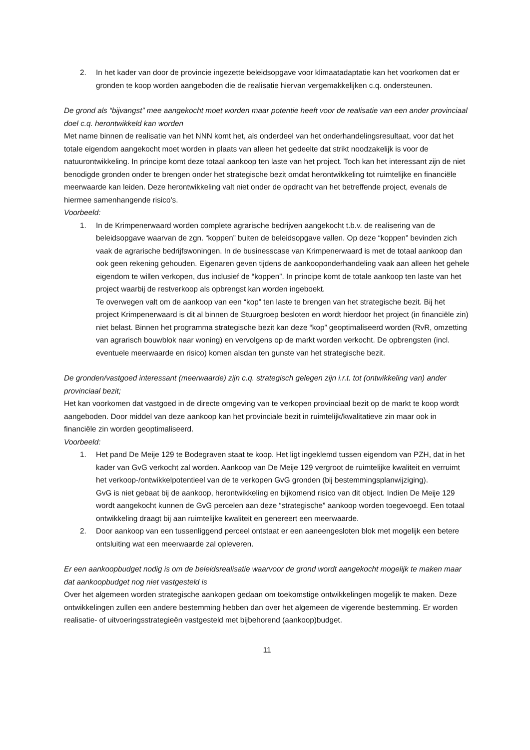2. In het kader van door de provincie ingezette beleidsopgave voor klimaatadaptatie kan het voorkomen dat er gronden te koop worden aangeboden die de realisatie hiervan vergemakkelijken c.q. ondersteunen.
De grond als “bijvangst” mee aangekocht moet worden maar potentie heeft voor de realisatie van een ander provinciaal doel c.q. herontwikkeld kan worden
Met name binnen de realisatie van het NNN komt het, als onderdeel van het onderhandelingsresultaat, voor dat het totale eigendom aangekocht moet worden in plaats van alleen het gedeelte dat strikt noodzakelijk is voor de natuurontwikkeling. In principe komt deze totaal aankoop ten laste van het project. Toch kan het interessant zijn de niet benodigde gronden onder te brengen onder het strategische bezit omdat herontwikkeling tot ruimtelijke en financiële meerwaarde kan leiden. Deze herontwikkeling valt niet onder de opdracht van het betreffende project, evenals de hiermee samenhangende risico’s.
Voorbeeld:
1. In de Krimpenerwaard worden complete agrarische bedrijven aangekocht t.b.v. de realisering van de beleidsopgave waarvan de zgn. “koppen” buiten de beleidsopgave vallen. Op deze “koppen” bevinden zich vaak de agrarische bedrijfswoningen. In de businesscase van Krimpenerwaard is met de totaal aankoop dan ook geen rekening gehouden. Eigenaren geven tijdens de aankooponderhandeling vaak aan alleen het gehele eigendom te willen verkopen, dus inclusief de “koppen”. In principe komt de totale aankoop ten laste van het project waarbij de restverkoop als opbrengst kan worden ingeboekt.
Te overwegen valt om de aankoop van een “kop” ten laste te brengen van het strategische bezit. Bij het project Krimpenerwaard is dit al binnen de Stuurgroep besloten en wordt hierdoor het project (in financiële zin) niet belast. Binnen het programma strategische bezit kan deze “kop” geoptimaliseerd worden (RvR, omzetting van agrarisch bouwblok naar woning) en vervolgens op de markt worden verkocht. De opbrengsten (incl. eventuele meerwaarde en risico) komen alsdan ten gunste van het strategische bezit.
De gronden/vastgoed interessant (meerwaarde) zijn c.q. strategisch gelegen zijn i.r.t. tot (ontwikkeling van) ander provinciaal bezit;
Het kan voorkomen dat vastgoed in de directe omgeving van te verkopen provinciaal bezit op de markt te koop wordt aangeboden. Door middel van deze aankoop kan het provinciale bezit in ruimtelijk/kwalitatieve zin maar ook in financiële zin worden geoptimaliseerd.
Voorbeeld:
1. Het pand De Meije 129 te Bodegraven staat te koop. Het ligt ingeklemd tussen eigendom van PZH, dat in het kader van GvG verkocht zal worden. Aankoop van De Meije 129 vergroot de ruimtelijke kwaliteit en verruimt het verkoop-/ontwikkelpotentieel van de te verkopen GvG gronden (bij bestemmingsplanwijziging).
GvG is niet gebaat bij de aankoop, herontwikkeling en bijkomend risico van dit object. Indien De Meije 129 wordt aangekocht kunnen de GvG percelen aan deze “strategische” aankoop worden toegevoegd. Een totaal ontwikkeling draagt bij aan ruimtelijke kwaliteit en genereert een meerwaarde.
2. Door aankoop van een tussenliggend perceel ontstaat er een aaneengesloten blok met mogelijk een betere ontsluiting wat een meerwaarde zal opleveren.
Er een aankoopbudget nodig is om de beleidsrealisatie waarvoor de grond wordt aangekocht mogelijk te maken maar dat aankoopbudget nog niet vastgesteld is
Over het algemeen worden strategische aankopen gedaan om toekomstige ontwikkelingen mogelijk te maken. Deze ontwikkelingen zullen een andere bestemming hebben dan over het algemeen de vigerende bestemming. Er worden realisatie- of uitvoeringsstrategieën vastgesteld met bijbehorend (aankoop)budget.
11